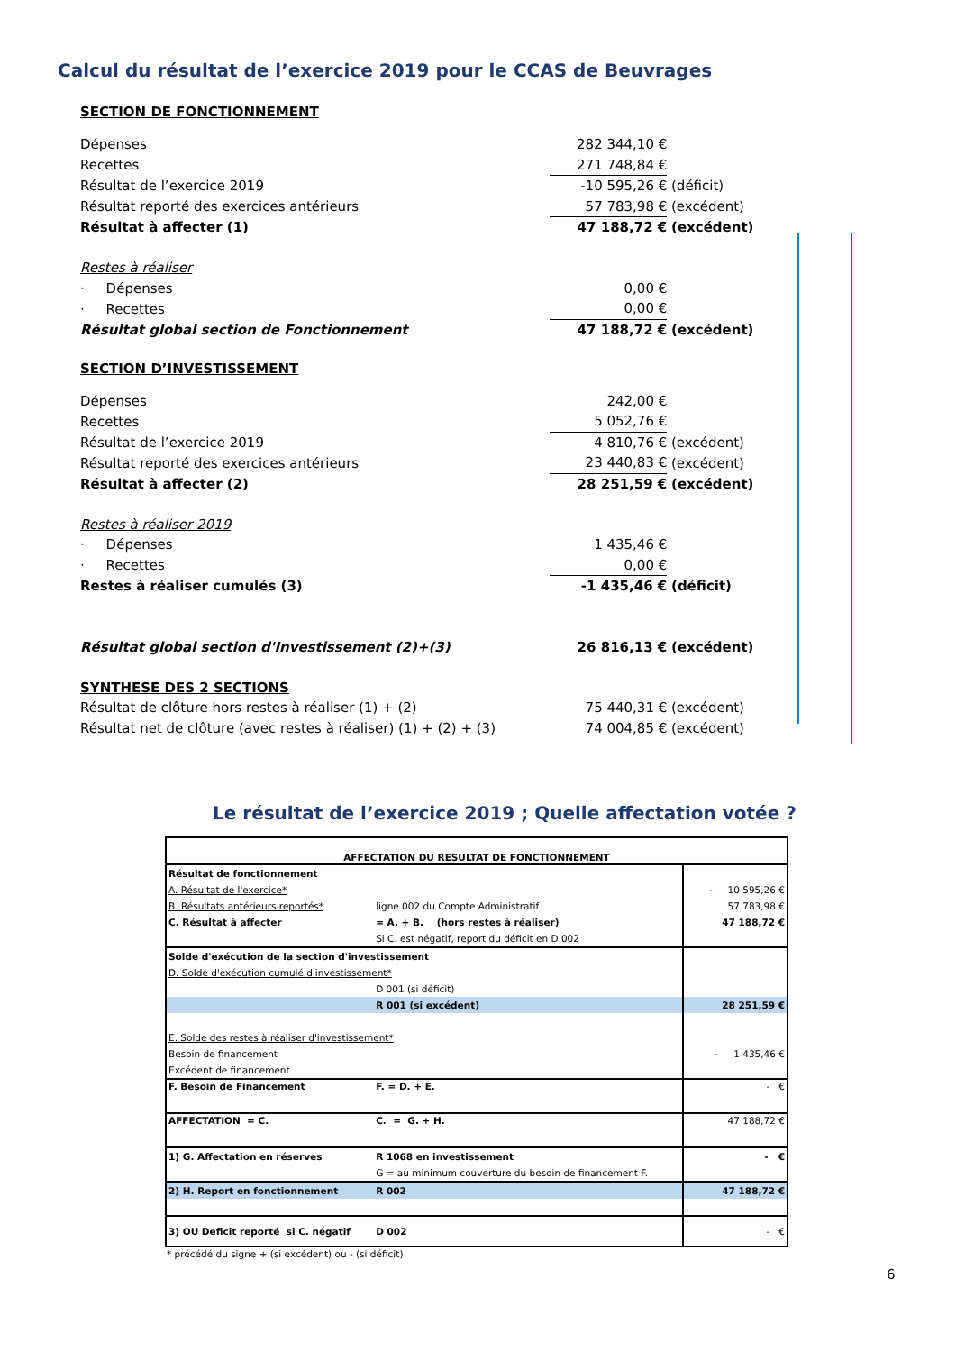Calcul du résultat de l’exercice 2019 pour le CCAS de Beuvrages
| SECTION DE FONCTIONNEMENT | | |
| Dépenses | 282 344,10 € | |
| Recettes | 271 748,84 € | |
| Résultat de l’exercice 2019 | -10 595,26 € | (déficit) |
| Résultat reporté des exercices antérieurs | 57 783,98 € | (excédent) |
| Résultat à affecter (1) | 47 188,72 € | (excédent) |
| Restes à réaliser | | |
| · Dépenses | 0,00 € | |
| · Recettes | 0,00 € | |
| Résultat global section de Fonctionnement | 47 188,72 € | (excédent) |
| SECTION D’INVESTISSEMENT | | |
| Dépenses | 242,00 € | |
| Recettes | 5 052,76 € | |
| Résultat de l’exercice 2019 | 4 810,76 € | (excédent) |
| Résultat reporté des exercices antérieurs | 23 440,83 € | (excédent) |
| Résultat à affecter (2) | 28 251,59 € | (excédent) |
| Restes à réaliser 2019 | | |
| · Dépenses | 1 435,46 € | |
| · Recettes | 0,00 € | |
| Restes à réaliser cumulés (3) | -1 435,46 € | (déficit) |
| Résultat global section d'Investissement (2)+(3) | 26 816,13 € | (excédent) |
| SYNTHESE DES 2 SECTIONS | | |
| Résultat de clôture hors restes à réaliser (1) + (2) | 75 440,31 € | (excédent) |
| Résultat net de clôture (avec restes à réaliser) (1) + (2) + (3) | 74 004,85 € | (excédent) |
Le résultat de l’exercice 2019 ; Quelle affectation votée ?
| AFFECTATION DU RESULTAT DE FONCTIONNEMENT | | |
| Résultat de fonctionnement | | |
| A. Résultat de l'exercice* | | - 10 595,26 € |
| B. Résultats antérieurs reportés* | ligne 002 du Compte Administratif | 57 783,98 € |
| C. Résultat à affecter | = A. + B. (hors restes à réaliser) | 47 188,72 € |
| | Si C. est négatif, report du déficit en D 002 | |
| Solde d'exécution de la section d'investissement | | |
| D. Solde d'exécution cumulé d'investissement* | | |
| | D 001 (si déficit) | |
| | R 001 (si excédent) | 28 251,59 € |
| E. Solde des restes à réaliser d'investissement* | | |
| Besoin de financement | | - 1 435,46 € |
| Excédent de financement | | |
| F. Besoin de Financement | F. = D. + E. | - € |
| AFFECTATION = C. | C. = G. + H. | 47 188,72 € |
| 1) G. Affectation en réserves | R 1068 en investissement | - € |
| | G = au minimum couverture du besoin de financement F. | |
| 2) H. Report en fonctionnement | R 002 | 47 188,72 € |
| 3) OU Deficit reporté si C. négatif | D 002 | - € |
* précédé du signe + (si excédent) ou - (si déficit)
6